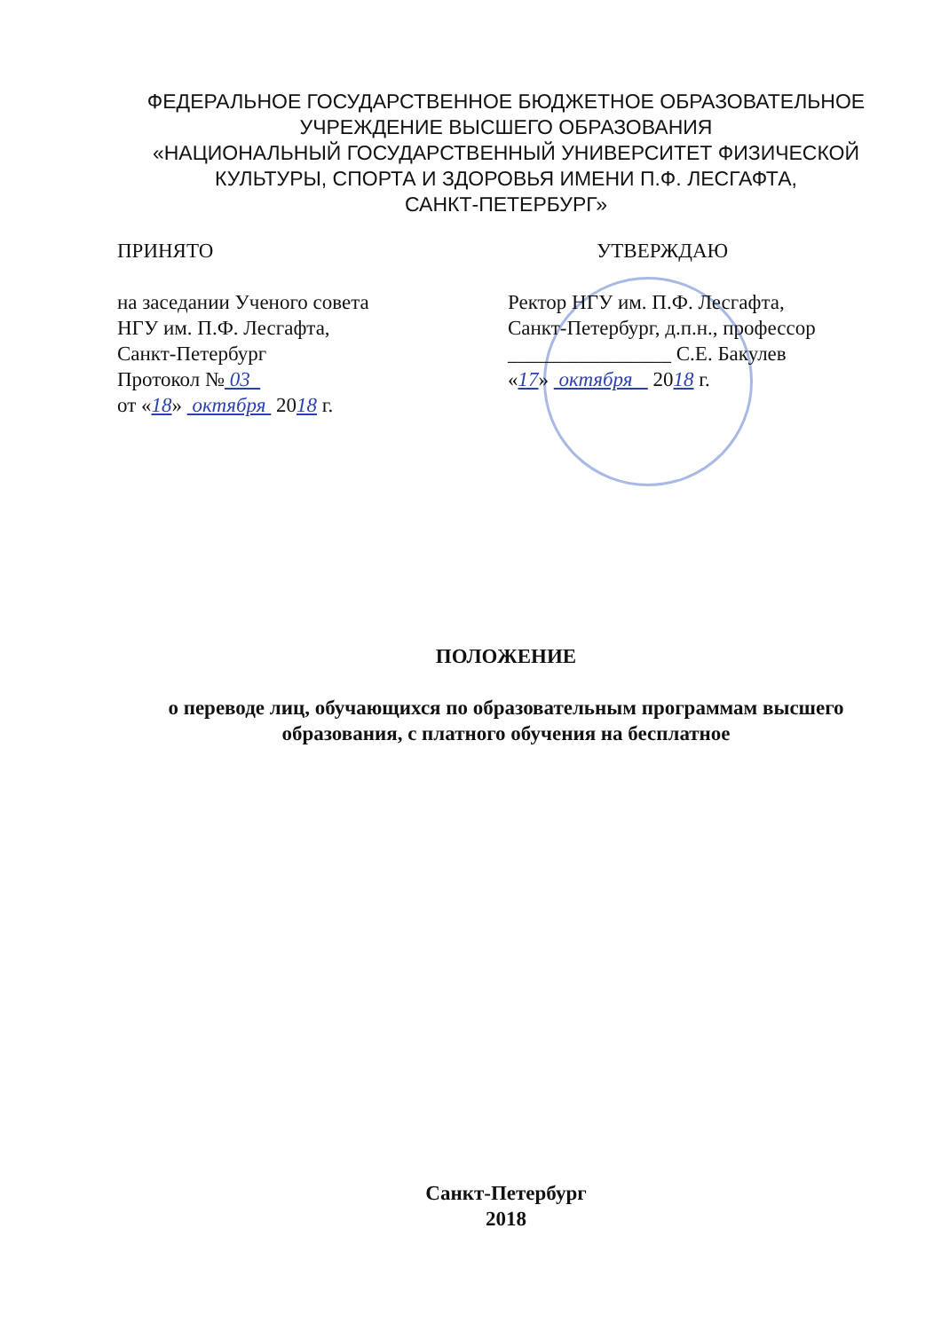ФЕДЕРАЛЬНОЕ ГОСУДАРСТВЕННОЕ БЮДЖЕТНОЕ ОБРАЗОВАТЕЛЬНОЕ
УЧРЕЖДЕНИЕ ВЫСШЕГО ОБРАЗОВАНИЯ
«НАЦИОНАЛЬНЫЙ ГОСУДАРСТВЕННЫЙ УНИВЕРСИТЕТ ФИЗИЧЕСКОЙ
КУЛЬТУРЫ, СПОРТА И ЗДОРОВЬЯ ИМЕНИ П.Ф. ЛЕСГАФТА,
САНКТ-ПЕТЕРБУРГ»
ПРИНЯТО
на заседании Ученого совета
НГУ им. П.Ф. Лесгафта,
Санкт-Петербург
Протокол № 03
от «18» октября 2018 г.
УТВЕРЖДАЮ
Ректор НГУ им. П.Ф. Лесгафта,
Санкт-Петербург, д.п.н., профессор
________________ С.Е. Бакулев
«17» октября 2018 г.
ПОЛОЖЕНИЕ
о переводе лиц, обучающихся по образовательным программам высшего
образования, с платного обучения на бесплатное
Санкт-Петербург
2018